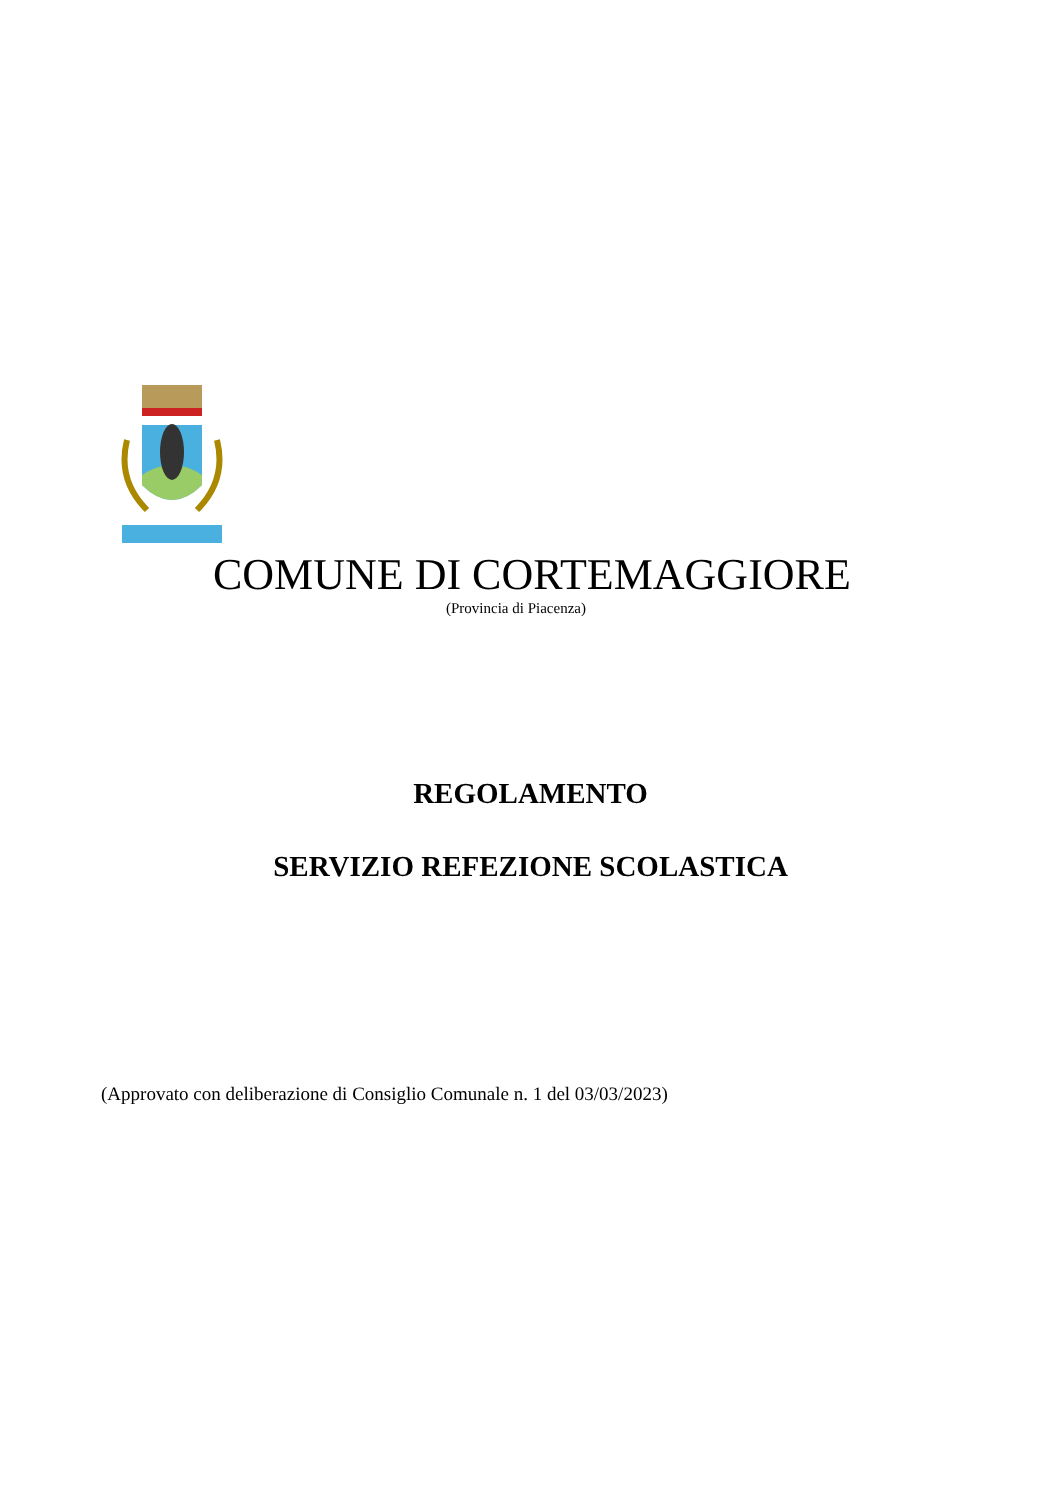COMUNE DI CORTEMAGGIORE
(Provincia di Piacenza)
REGOLAMENTO
SERVIZIO REFEZIONE SCOLASTICA
(Approvato con deliberazione di Consiglio Comunale n. 1 del 03/03/2023)